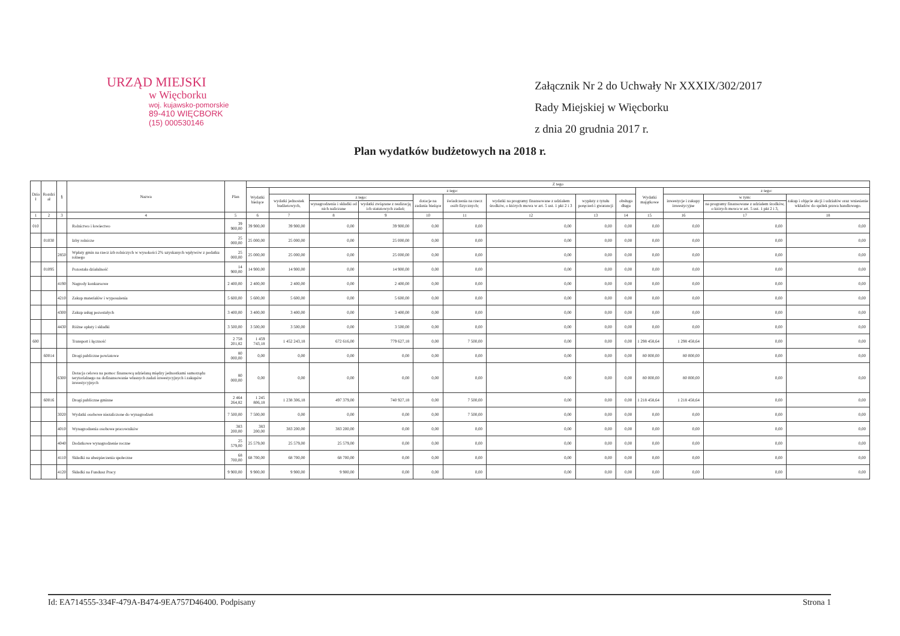URZĄD MIEJSKI
w Więcborku
woj. kujawsko-pomorskie
89-410 WIĘCBORK
(15) 000530146
Załącznik Nr 2 do Uchwały Nr XXXIX/302/2017
Rady Miejskiej w Więcborku
z dnia 20 grudnia 2017 r.
Plan wydatków budżetowych na 2018 r.
| Dzia ł | Rozdzi ał | § | Nazwa | Plan | Z tego | | | | | | | | | | | | |
| --- | --- | --- | --- | --- | --- | --- | --- | --- | --- | --- | --- | --- | --- | --- | --- | --- | --- |
| | | | | | Wydatki bieżące | z tego: | | | | | | | | Wydatki majątkowe | z tego: | | |
| | | | | | | wydatki jednostek budżetowych, | z tego: | | dotacje na zadania bieżące | świadczenia na rzecz osób fizycznych; | wydatki na programy finansowane z udziałem środków, o których mowa w art. 5 ust. 1 pkt 2 i 3 | wypłaty z tytułu poręczeń i gwarancji | obsługa długu | | inwestycje i zakupy inwestycyjne | w tym: | zakup i objęcie akcji i udziałów oraz wniesienie wkładów do spółek prawa handlowego. |
| | | | | | | | wynagrodzenia i składki od nich naliczane | wydatki związane z realizacją ich statutowych zadań; | | | | | | | | na programy finansowane z udziałem środków, o których mowa w art. 5 ust. 1 pkt 2 i 3, | |
| 1 | 2 | 3 | 4 | 5 | 6 | 7 | 8 | 9 | 10 | 11 | 12 | 13 | 14 | 15 | 16 | 17 | 18 |
| 010 | | | Rolnictwo i łowiectwo | 39 900,00 | 39 900,00 | 39 900,00 | 0,00 | 39 900,00 | 0,00 | 0,00 | 0,00 | 0,00 | 0,00 | 0,00 | 0,00 | 0,00 | 0,00 |
| | 01030 | | Izby rolnicze | 25 000,00 | 25 000,00 | 25 000,00 | 0,00 | 25 000,00 | 0,00 | 0,00 | 0,00 | 0,00 | 0,00 | 0,00 | 0,00 | 0,00 | 0,00 |
| | | 2850 | Wpłaty gmin na rzecz izb rolniczych w wysokości 2% uzyskanych wpływów z podatku rolnego | 25 000,00 | 25 000,00 | 25 000,00 | 0,00 | 25 000,00 | 0,00 | 0,00 | 0,00 | 0,00 | 0,00 | 0,00 | 0,00 | 0,00 | 0,00 |
| | 01095 | | Pozostała działalność | 14 900,00 | 14 900,00 | 14 900,00 | 0,00 | 14 900,00 | 0,00 | 0,00 | 0,00 | 0,00 | 0,00 | 0,00 | 0,00 | 0,00 | 0,00 |
| | | 4190 | Nagrody konkursowe | 2 400,00 | 2 400,00 | 2 400,00 | 0,00 | 2 400,00 | 0,00 | 0,00 | 0,00 | 0,00 | 0,00 | 0,00 | 0,00 | 0,00 | 0,00 |
| | | 4210 | Zakup materiałów i wyposażenia | 5 600,00 | 5 600,00 | 5 600,00 | 0,00 | 5 600,00 | 0,00 | 0,00 | 0,00 | 0,00 | 0,00 | 0,00 | 0,00 | 0,00 | 0,00 |
| | | 4300 | Zakup usług pozostałych | 3 400,00 | 3 400,00 | 3 400,00 | 0,00 | 3 400,00 | 0,00 | 0,00 | 0,00 | 0,00 | 0,00 | 0,00 | 0,00 | 0,00 | 0,00 |
| | | 4430 | Różne opłaty i składki | 3 500,00 | 3 500,00 | 3 500,00 | 0,00 | 3 500,00 | 0,00 | 0,00 | 0,00 | 0,00 | 0,00 | 0,00 | 0,00 | 0,00 | 0,00 |
| 600 | | | Transport i łączność | 2 758 201,82 | 1 459 743,18 | 1 452 243,18 | 672 616,00 | 779 627,18 | 0,00 | 7 500,00 | 0,00 | 0,00 | 0,00 | 1 298 458,64 | 1 298 458,64 | 0,00 | 0,00 |
| | 60014 | | Drogi publiczne powiatowe | 80 000,00 | 0,00 | 0,00 | 0,00 | 0,00 | 0,00 | 0,00 | 0,00 | 0,00 | 0,00 | 80 000,00 | 80 000,00 | 0,00 | 0,00 |
| | | 6300 | Dotacja celowa na pomoc finansową udzielaną między jednostkami samorządu terytorialnego na dofinansowanie własnych zadań inwestycyjnych i zakupów inwestycyjnych | 80 000,00 | 0,00 | 0,00 | 0,00 | 0,00 | 0,00 | 0,00 | 0,00 | 0,00 | 0,00 | 80 000,00 | 80 000,00 | 0,00 | 0,00 |
| | 60016 | | Drogi publiczne gminne | 2 464 264,82 | 1 245 806,18 | 1 238 306,18 | 497 379,00 | 740 927,18 | 0,00 | 7 500,00 | 0,00 | 0,00 | 0,00 | 1 218 458,64 | 1 218 458,64 | 0,00 | 0,00 |
| | | 3020 | Wydatki osobowe niezaliczone do wynagrodzeń | 7 500,00 | 7 500,00 | 0,00 | 0,00 | 0,00 | 0,00 | 7 500,00 | 0,00 | 0,00 | 0,00 | 0,00 | 0,00 | 0,00 | 0,00 |
| | | 4010 | Wynagrodzenia osobowe pracowników | 383 200,00 | 383 200,00 | 383 200,00 | 383 200,00 | 0,00 | 0,00 | 0,00 | 0,00 | 0,00 | 0,00 | 0,00 | 0,00 | 0,00 | 0,00 |
| | | 4040 | Dodatkowe wynagrodzenie roczne | 25 579,00 | 25 579,00 | 25 579,00 | 25 579,00 | 0,00 | 0,00 | 0,00 | 0,00 | 0,00 | 0,00 | 0,00 | 0,00 | 0,00 | 0,00 |
| | | 4110 | Składki na ubezpieczenia społeczne | 68 700,00 | 68 700,00 | 68 700,00 | 68 700,00 | 0,00 | 0,00 | 0,00 | 0,00 | 0,00 | 0,00 | 0,00 | 0,00 | 0,00 | 0,00 |
| | | 4120 | Składki na Fundusz Pracy | 9 900,00 | 9 900,00 | 9 900,00 | 9 900,00 | 0,00 | 0,00 | 0,00 | 0,00 | 0,00 | 0,00 | 0,00 | 0,00 | 0,00 | 0,00 |
Id: EA714555-334F-479A-B474-9EA757D46400. Podpisany Strona 1